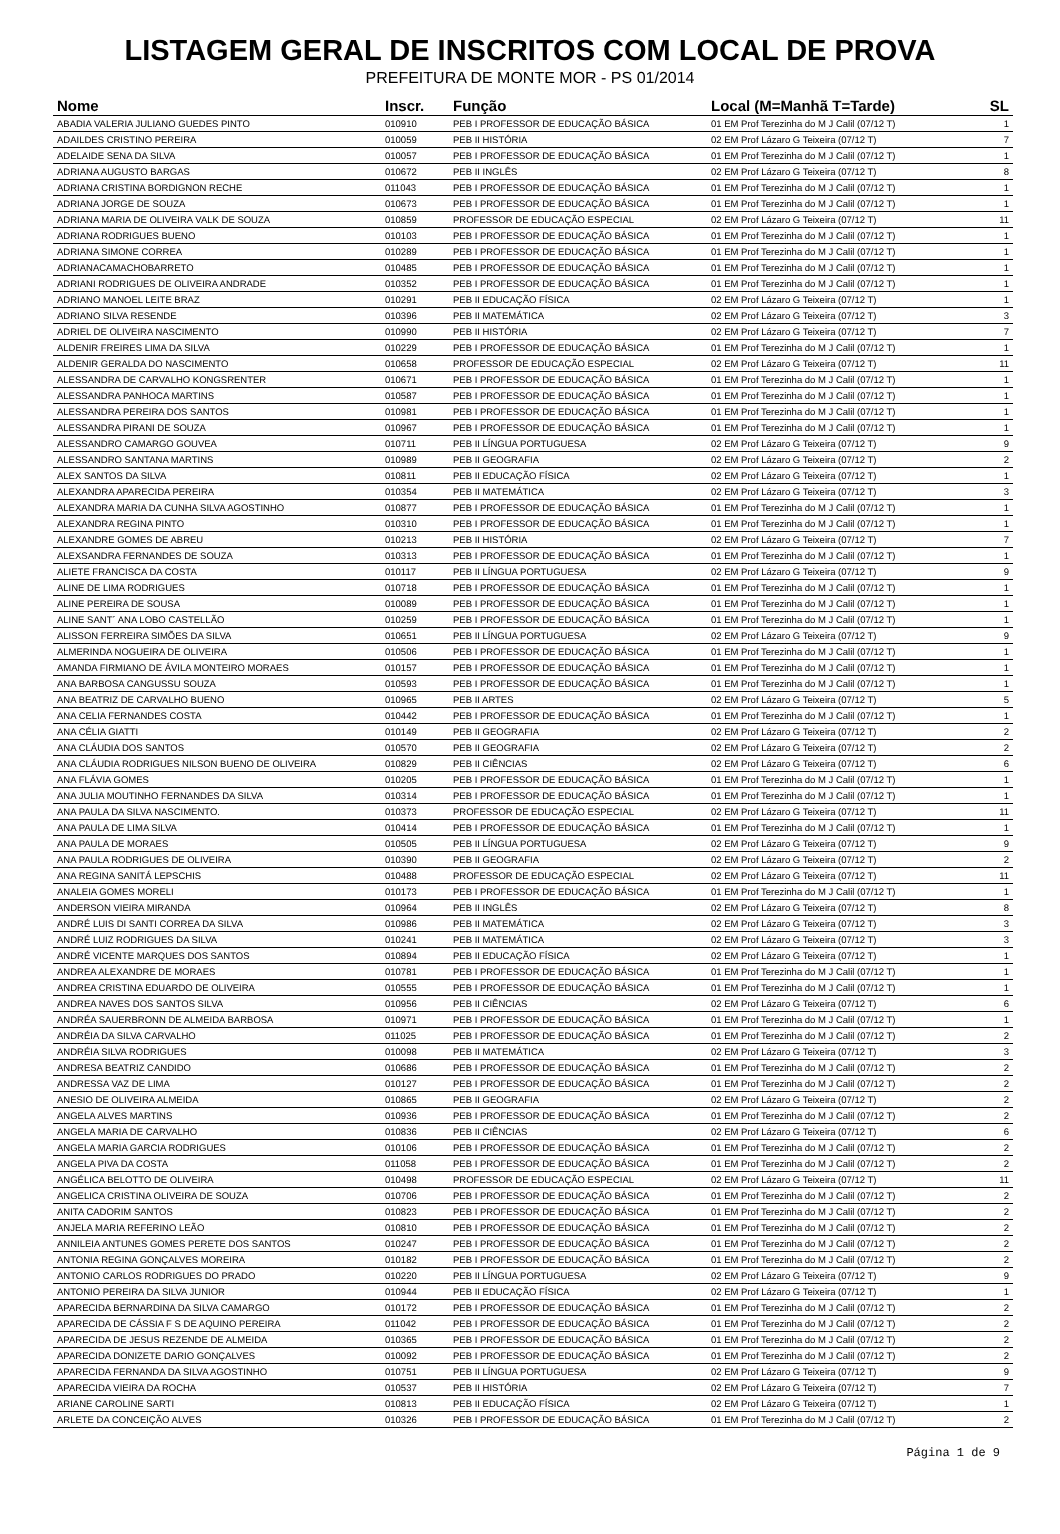LISTAGEM GERAL DE INSCRITOS COM LOCAL DE PROVA
PREFEITURA DE MONTE MOR - PS 01/2014
| Nome | Inscr. | Função | Local (M=Manhã T=Tarde) | SL |
| --- | --- | --- | --- | --- |
| ABADIA VALERIA JULIANO GUEDES PINTO | 010910 | PEB I PROFESSOR DE EDUCAÇÃO BÁSICA | 01 EM Prof Terezinha do M J Calil (07/12 T) | 1 |
| ADAILDES CRISTINO PEREIRA | 010059 | PEB II HISTÓRIA | 02 EM Prof Lázaro G Teixeira (07/12 T) | 7 |
| ADELAIDE SENA DA SILVA | 010057 | PEB I PROFESSOR DE EDUCAÇÃO BÁSICA | 01 EM Prof Terezinha do M J Calil (07/12 T) | 1 |
| ADRIANA AUGUSTO BARGAS | 010672 | PEB II INGLÊS | 02 EM Prof Lázaro G Teixeira (07/12 T) | 8 |
| ADRIANA CRISTINA BORDIGNON RECHE | 011043 | PEB I PROFESSOR DE EDUCAÇÃO BÁSICA | 01 EM Prof Terezinha do M J Calil (07/12 T) | 1 |
| ADRIANA JORGE DE SOUZA | 010673 | PEB I PROFESSOR DE EDUCAÇÃO BÁSICA | 01 EM Prof Terezinha do M J Calil (07/12 T) | 1 |
| ADRIANA MARIA DE OLIVEIRA VALK DE SOUZA | 010859 | PROFESSOR DE EDUCAÇÃO ESPECIAL | 02 EM Prof Lázaro G Teixeira (07/12 T) | 11 |
| ADRIANA RODRIGUES BUENO | 010103 | PEB I PROFESSOR DE EDUCAÇÃO BÁSICA | 01 EM Prof Terezinha do M J Calil (07/12 T) | 1 |
| ADRIANA SIMONE CORREA | 010289 | PEB I PROFESSOR DE EDUCAÇÃO BÁSICA | 01 EM Prof Terezinha do M J Calil (07/12 T) | 1 |
| ADRIANACAMACHOBARRETO | 010485 | PEB I PROFESSOR DE EDUCAÇÃO BÁSICA | 01 EM Prof Terezinha do M J Calil (07/12 T) | 1 |
| ADRIANI RODRIGUES DE OLIVEIRA ANDRADE | 010352 | PEB I PROFESSOR DE EDUCAÇÃO BÁSICA | 01 EM Prof Terezinha do M J Calil (07/12 T) | 1 |
| ADRIANO MANOEL LEITE BRAZ | 010291 | PEB II EDUCAÇÃO FÍSICA | 02 EM Prof Lázaro G Teixeira (07/12 T) | 1 |
| ADRIANO SILVA RESENDE | 010396 | PEB II MATEMÁTICA | 02 EM Prof Lázaro G Teixeira (07/12 T) | 3 |
| ADRIEL DE OLIVEIRA NASCIMENTO | 010990 | PEB II HISTÓRIA | 02 EM Prof Lázaro G Teixeira (07/12 T) | 7 |
| ALDENIR FREIRES LIMA DA SILVA | 010229 | PEB I PROFESSOR DE EDUCAÇÃO BÁSICA | 01 EM Prof Terezinha do M J Calil (07/12 T) | 1 |
| ALDENIR GERALDA DO NASCIMENTO | 010658 | PROFESSOR DE EDUCAÇÃO ESPECIAL | 02 EM Prof Lázaro G Teixeira (07/12 T) | 11 |
| ALESSANDRA DE CARVALHO KONGSRENTER | 010671 | PEB I PROFESSOR DE EDUCAÇÃO BÁSICA | 01 EM Prof Terezinha do M J Calil (07/12 T) | 1 |
| ALESSANDRA PANHOCA MARTINS | 010587 | PEB I PROFESSOR DE EDUCAÇÃO BÁSICA | 01 EM Prof Terezinha do M J Calil (07/12 T) | 1 |
| ALESSANDRA PEREIRA DOS SANTOS | 010981 | PEB I PROFESSOR DE EDUCAÇÃO BÁSICA | 01 EM Prof Terezinha do M J Calil (07/12 T) | 1 |
| ALESSANDRA PIRANI DE SOUZA | 010967 | PEB I PROFESSOR DE EDUCAÇÃO BÁSICA | 01 EM Prof Terezinha do M J Calil (07/12 T) | 1 |
| ALESSANDRO CAMARGO GOUVEA | 010711 | PEB II LÍNGUA PORTUGUESA | 02 EM Prof Lázaro G Teixeira (07/12 T) | 9 |
| ALESSANDRO SANTANA MARTINS | 010989 | PEB II GEOGRAFIA | 02 EM Prof Lázaro G Teixeira (07/12 T) | 2 |
| ALEX SANTOS DA SILVA | 010811 | PEB II EDUCAÇÃO FÍSICA | 02 EM Prof Lázaro G Teixeira (07/12 T) | 1 |
| ALEXANDRA APARECIDA PEREIRA | 010354 | PEB II MATEMÁTICA | 02 EM Prof Lázaro G Teixeira (07/12 T) | 3 |
| ALEXANDRA MARIA DA CUNHA SILVA AGOSTINHO | 010877 | PEB I PROFESSOR DE EDUCAÇÃO BÁSICA | 01 EM Prof Terezinha do M J Calil (07/12 T) | 1 |
| ALEXANDRA REGINA PINTO | 010310 | PEB I PROFESSOR DE EDUCAÇÃO BÁSICA | 01 EM Prof Terezinha do M J Calil (07/12 T) | 1 |
| ALEXANDRE GOMES DE ABREU | 010213 | PEB II HISTÓRIA | 02 EM Prof Lázaro G Teixeira (07/12 T) | 7 |
| ALEXSANDRA FERNANDES DE SOUZA | 010313 | PEB I PROFESSOR DE EDUCAÇÃO BÁSICA | 01 EM Prof Terezinha do M J Calil (07/12 T) | 1 |
| ALIETE FRANCISCA DA COSTA | 010117 | PEB II LÍNGUA PORTUGUESA | 02 EM Prof Lázaro G Teixeira (07/12 T) | 9 |
| ALINE DE LIMA RODRIGUES | 010718 | PEB I PROFESSOR DE EDUCAÇÃO BÁSICA | 01 EM Prof Terezinha do M J Calil (07/12 T) | 1 |
| ALINE PEREIRA DE SOUSA | 010089 | PEB I PROFESSOR DE EDUCAÇÃO BÁSICA | 01 EM Prof Terezinha do M J Calil (07/12 T) | 1 |
| ALINE SANT´ ANA LOBO CASTELLÃO | 010259 | PEB I PROFESSOR DE EDUCAÇÃO BÁSICA | 01 EM Prof Terezinha do M J Calil (07/12 T) | 1 |
| ALISSON FERREIRA SIMÕES DA SILVA | 010651 | PEB II LÍNGUA PORTUGUESA | 02 EM Prof Lázaro G Teixeira (07/12 T) | 9 |
| ALMERINDA NOGUEIRA DE OLIVEIRA | 010506 | PEB I PROFESSOR DE EDUCAÇÃO BÁSICA | 01 EM Prof Terezinha do M J Calil (07/12 T) | 1 |
| AMANDA FIRMIANO DE ÁVILA MONTEIRO MORAES | 010157 | PEB I PROFESSOR DE EDUCAÇÃO BÁSICA | 01 EM Prof Terezinha do M J Calil (07/12 T) | 1 |
| ANA BARBOSA CANGUSSU SOUZA | 010593 | PEB I PROFESSOR DE EDUCAÇÃO BÁSICA | 01 EM Prof Terezinha do M J Calil (07/12 T) | 1 |
| ANA BEATRIZ DE CARVALHO BUENO | 010965 | PEB II ARTES | 02 EM Prof Lázaro G Teixeira (07/12 T) | 5 |
| ANA CELIA FERNANDES COSTA | 010442 | PEB I PROFESSOR DE EDUCAÇÃO BÁSICA | 01 EM Prof Terezinha do M J Calil (07/12 T) | 1 |
| ANA CÉLIA GIATTI | 010149 | PEB II GEOGRAFIA | 02 EM Prof Lázaro G Teixeira (07/12 T) | 2 |
| ANA CLÁUDIA DOS SANTOS | 010570 | PEB II GEOGRAFIA | 02 EM Prof Lázaro G Teixeira (07/12 T) | 2 |
| ANA CLÁUDIA RODRIGUES NILSON BUENO DE OLIVEIRA | 010829 | PEB II CIÊNCIAS | 02 EM Prof Lázaro G Teixeira (07/12 T) | 6 |
| ANA FLÁVIA GOMES | 010205 | PEB I PROFESSOR DE EDUCAÇÃO BÁSICA | 01 EM Prof Terezinha do M J Calil (07/12 T) | 1 |
| ANA JULIA MOUTINHO FERNANDES DA SILVA | 010314 | PEB I PROFESSOR DE EDUCAÇÃO BÁSICA | 01 EM Prof Terezinha do M J Calil (07/12 T) | 1 |
| ANA PAULA DA SILVA NASCIMENTO. | 010373 | PROFESSOR DE EDUCAÇÃO ESPECIAL | 02 EM Prof Lázaro G Teixeira (07/12 T) | 11 |
| ANA PAULA DE LIMA SILVA | 010414 | PEB I PROFESSOR DE EDUCAÇÃO BÁSICA | 01 EM Prof Terezinha do M J Calil (07/12 T) | 1 |
| ANA PAULA DE MORAES | 010505 | PEB II LÍNGUA PORTUGUESA | 02 EM Prof Lázaro G Teixeira (07/12 T) | 9 |
| ANA PAULA RODRIGUES DE OLIVEIRA | 010390 | PEB II GEOGRAFIA | 02 EM Prof Lázaro G Teixeira (07/12 T) | 2 |
| ANA REGINA SANITÁ LEPSCHIS | 010488 | PROFESSOR DE EDUCAÇÃO ESPECIAL | 02 EM Prof Lázaro G Teixeira (07/12 T) | 11 |
| ANALEIA GOMES MORELI | 010173 | PEB I PROFESSOR DE EDUCAÇÃO BÁSICA | 01 EM Prof Terezinha do M J Calil (07/12 T) | 1 |
| ANDERSON VIEIRA MIRANDA | 010964 | PEB II INGLÊS | 02 EM Prof Lázaro G Teixeira (07/12 T) | 8 |
| ANDRÉ LUIS DI SANTI CORREA DA SILVA | 010986 | PEB II MATEMÁTICA | 02 EM Prof Lázaro G Teixeira (07/12 T) | 3 |
| ANDRÉ LUIZ RODRIGUES DA SILVA | 010241 | PEB II MATEMÁTICA | 02 EM Prof Lázaro G Teixeira (07/12 T) | 3 |
| ANDRÉ VICENTE MARQUES DOS SANTOS | 010894 | PEB II EDUCAÇÃO FÍSICA | 02 EM Prof Lázaro G Teixeira (07/12 T) | 1 |
| ANDREA ALEXANDRE DE MORAES | 010781 | PEB I PROFESSOR DE EDUCAÇÃO BÁSICA | 01 EM Prof Terezinha do M J Calil (07/12 T) | 1 |
| ANDREA CRISTINA EDUARDO DE OLIVEIRA | 010555 | PEB I PROFESSOR DE EDUCAÇÃO BÁSICA | 01 EM Prof Terezinha do M J Calil (07/12 T) | 1 |
| ANDREA NAVES DOS SANTOS SILVA | 010956 | PEB II CIÊNCIAS | 02 EM Prof Lázaro G Teixeira (07/12 T) | 6 |
| ANDRÉA SAUERBRONN DE ALMEIDA BARBOSA | 010971 | PEB I PROFESSOR DE EDUCAÇÃO BÁSICA | 01 EM Prof Terezinha do M J Calil (07/12 T) | 1 |
| ANDRÉIA DA SILVA CARVALHO | 011025 | PEB I PROFESSOR DE EDUCAÇÃO BÁSICA | 01 EM Prof Terezinha do M J Calil (07/12 T) | 2 |
| ANDRÉIA SILVA RODRIGUES | 010098 | PEB II MATEMÁTICA | 02 EM Prof Lázaro G Teixeira (07/12 T) | 3 |
| ANDRESA BEATRIZ CANDIDO | 010686 | PEB I PROFESSOR DE EDUCAÇÃO BÁSICA | 01 EM Prof Terezinha do M J Calil (07/12 T) | 2 |
| ANDRESSA VAZ DE LIMA | 010127 | PEB I PROFESSOR DE EDUCAÇÃO BÁSICA | 01 EM Prof Terezinha do M J Calil (07/12 T) | 2 |
| ANESIO DE OLIVEIRA ALMEIDA | 010865 | PEB II GEOGRAFIA | 02 EM Prof Lázaro G Teixeira (07/12 T) | 2 |
| ANGELA ALVES MARTINS | 010936 | PEB I PROFESSOR DE EDUCAÇÃO BÁSICA | 01 EM Prof Terezinha do M J Calil (07/12 T) | 2 |
| ANGELA MARIA DE CARVALHO | 010836 | PEB II CIÊNCIAS | 02 EM Prof Lázaro G Teixeira (07/12 T) | 6 |
| ANGELA MARIA GARCIA RODRIGUES | 010106 | PEB I PROFESSOR DE EDUCAÇÃO BÁSICA | 01 EM Prof Terezinha do M J Calil (07/12 T) | 2 |
| ANGELA PIVA DA COSTA | 011058 | PEB I PROFESSOR DE EDUCAÇÃO BÁSICA | 01 EM Prof Terezinha do M J Calil (07/12 T) | 2 |
| ANGÉLICA BELOTTO DE OLIVEIRA | 010498 | PROFESSOR DE EDUCAÇÃO ESPECIAL | 02 EM Prof Lázaro G Teixeira (07/12 T) | 11 |
| ANGELICA CRISTINA OLIVEIRA DE SOUZA | 010706 | PEB I PROFESSOR DE EDUCAÇÃO BÁSICA | 01 EM Prof Terezinha do M J Calil (07/12 T) | 2 |
| ANITA CADORIM SANTOS | 010823 | PEB I PROFESSOR DE EDUCAÇÃO BÁSICA | 01 EM Prof Terezinha do M J Calil (07/12 T) | 2 |
| ANJELA MARIA REFERINO LEÃO | 010810 | PEB I PROFESSOR DE EDUCAÇÃO BÁSICA | 01 EM Prof Terezinha do M J Calil (07/12 T) | 2 |
| ANNILEIA ANTUNES GOMES PERETE DOS SANTOS | 010247 | PEB I PROFESSOR DE EDUCAÇÃO BÁSICA | 01 EM Prof Terezinha do M J Calil (07/12 T) | 2 |
| ANTONIA REGINA GONÇALVES MOREIRA | 010182 | PEB I PROFESSOR DE EDUCAÇÃO BÁSICA | 01 EM Prof Terezinha do M J Calil (07/12 T) | 2 |
| ANTONIO CARLOS RODRIGUES DO PRADO | 010220 | PEB II LÍNGUA PORTUGUESA | 02 EM Prof Lázaro G Teixeira (07/12 T) | 9 |
| ANTONIO PEREIRA DA SILVA JUNIOR | 010944 | PEB II EDUCAÇÃO FÍSICA | 02 EM Prof Lázaro G Teixeira (07/12 T) | 1 |
| APARECIDA BERNARDINA DA SILVA CAMARGO | 010172 | PEB I PROFESSOR DE EDUCAÇÃO BÁSICA | 01 EM Prof Terezinha do M J Calil (07/12 T) | 2 |
| APARECIDA DE CÁSSIA F S DE AQUINO PEREIRA | 011042 | PEB I PROFESSOR DE EDUCAÇÃO BÁSICA | 01 EM Prof Terezinha do M J Calil (07/12 T) | 2 |
| APARECIDA DE JESUS REZENDE DE ALMEIDA | 010365 | PEB I PROFESSOR DE EDUCAÇÃO BÁSICA | 01 EM Prof Terezinha do M J Calil (07/12 T) | 2 |
| APARECIDA DONIZETE DARIO GONÇALVES | 010092 | PEB I PROFESSOR DE EDUCAÇÃO BÁSICA | 01 EM Prof Terezinha do M J Calil (07/12 T) | 2 |
| APARECIDA FERNANDA DA SILVA AGOSTINHO | 010751 | PEB II LÍNGUA PORTUGUESA | 02 EM Prof Lázaro G Teixeira (07/12 T) | 9 |
| APARECIDA VIEIRA DA ROCHA | 010537 | PEB II HISTÓRIA | 02 EM Prof Lázaro G Teixeira (07/12 T) | 7 |
| ARIANE CAROLINE SARTI | 010813 | PEB II EDUCAÇÃO FÍSICA | 02 EM Prof Lázaro G Teixeira (07/12 T) | 1 |
| ARLETE DA CONCEIÇÃO ALVES | 010326 | PEB I PROFESSOR DE EDUCAÇÃO BÁSICA | 01 EM Prof Terezinha do M J Calil (07/12 T) | 2 |
Página 1 de 9